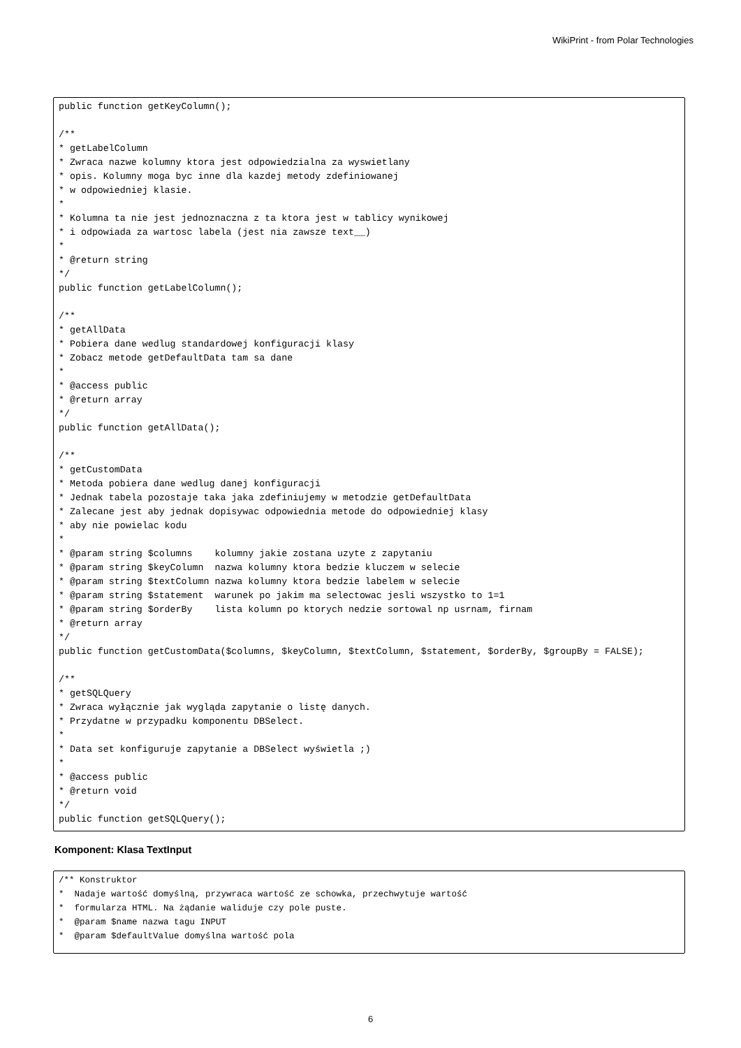WikiPrint - from Polar Technologies
public function getKeyColumn();

/**
* getLabelColumn
* Zwraca nazwe kolumny ktora jest odpowiedzialna za wyswietlany
* opis. Kolumny moga byc inne dla kazdej metody zdefiniowanej
* w odpowiedniej klasie.
*
* Kolumna ta nie jest jednoznaczna z ta ktora jest w tablicy wynikowej
* i odpowiada za wartosc labela (jest nia zawsze text__)
*
* @return string
*/
public function getLabelColumn();

/**
* getAllData
* Pobiera dane wedlug standardowej konfiguracji klasy
* Zobacz metode getDefaultData tam sa dane
*
* @access public
* @return array
*/
public function getAllData();

/**
* getCustomData
* Metoda pobiera dane wedlug danej konfiguracji
* Jednak tabela pozostaje taka jaka zdefiniujemy w metodzie getDefaultData
* Zalecane jest aby jednak dopisywac odpowiednia metode do odpowiedniej klasy
* aby nie powielac kodu
*
* @param string $columns    kolumny jakie zostana uzyte z zapytaniu
* @param string $keyColumn  nazwa kolumny ktora bedzie kluczem w selecie
* @param string $textColumn nazwa kolumny ktora bedzie labelem w selecie
* @param string $statement  warunek po jakim ma selectowac jesli wszystko to 1=1
* @param string $orderBy    lista kolumn po ktorych nedzie sortowal np usrnam, firnam
* @return array
*/
public function getCustomData($columns, $keyColumn, $textColumn, $statement, $orderBy, $groupBy = FALSE);

/**
* getSQLQuery
* Zwraca wyłącznie jak wygląda zapytanie o listę danych.
* Przydatne w przypadku komponentu DBSelect.
*
* Data set konfiguruje zapytanie a DBSelect wyświetla ;)
*
* @access public
* @return void
*/
public function getSQLQuery();
Komponent: Klasa TextInput
/** Konstruktor
*  Nadaje wartość domyślną, przywraca wartość ze schowka, przechwytuje wartość
*  formularza HTML. Na żądanie waliduje czy pole puste.
*  @param $name nazwa tagu INPUT
*  @param $defaultValue domyślna wartość pola
6